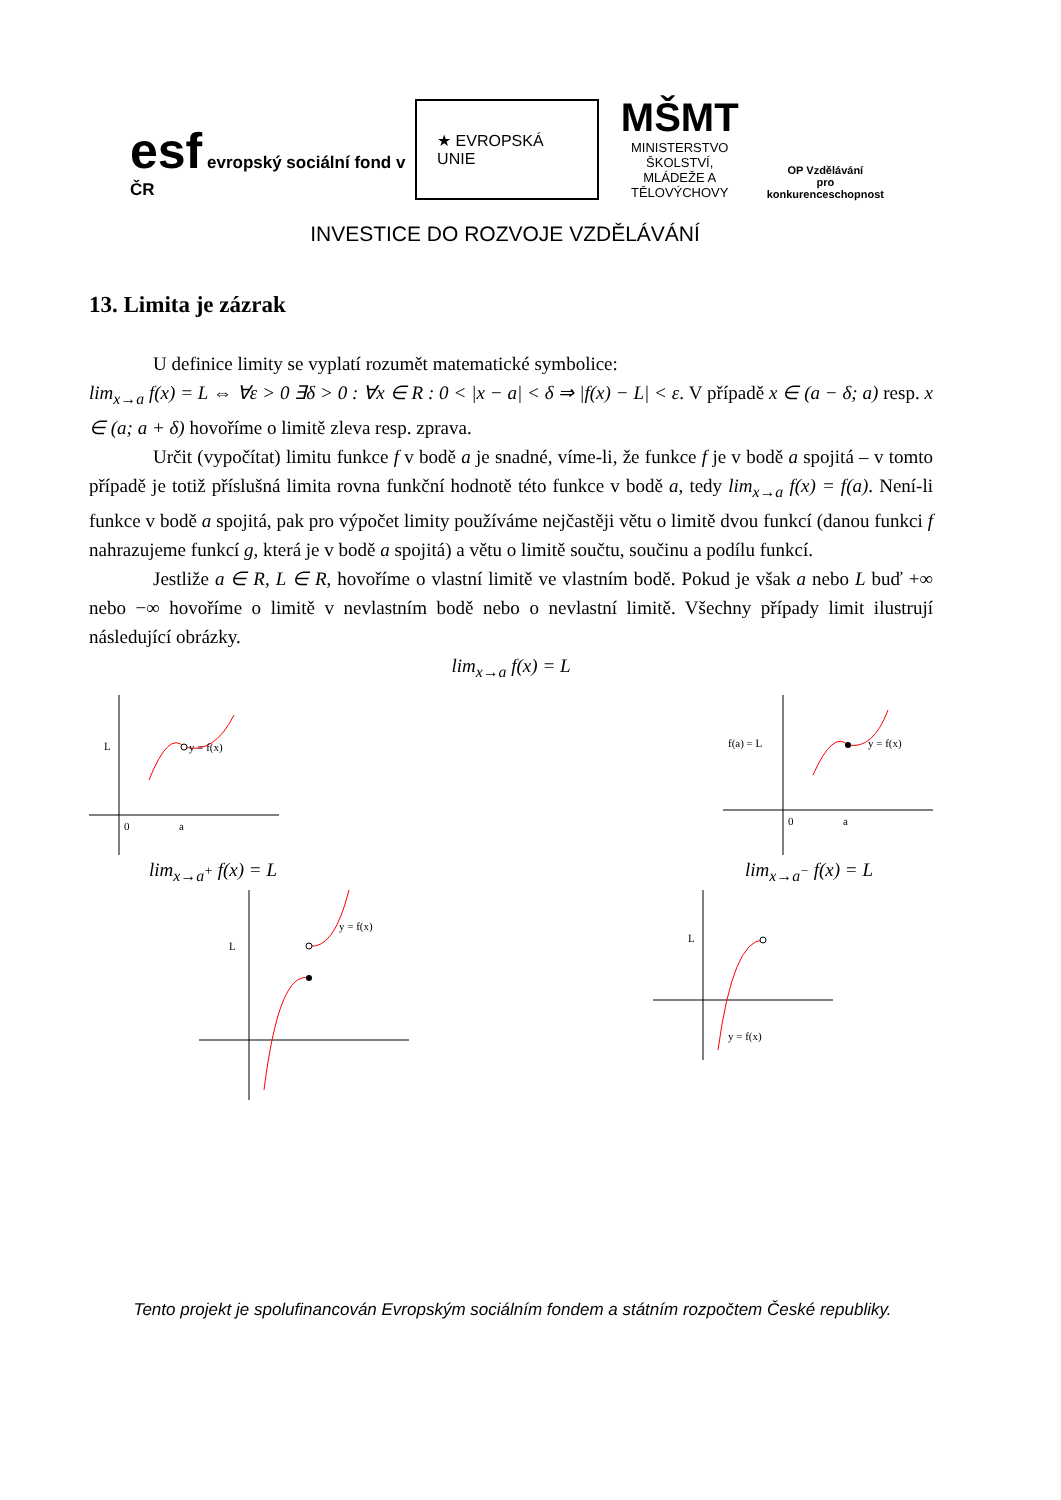esf evropský sociální fond v ČR
★ EVROPSKÁ UNIE
MŠMT
MINISTERSTVO ŠKOLSTVÍ,
MLÁDEŽE A TĚLOVÝCHOVY
OP Vzdělávání
pro konkurenceschopnost
INVESTICE DO ROZVOJE VZDĚLÁVÁNÍ
13. Limita je zázrak
U definice limity se vyplatí rozumět matematické symbolice:
lim<sub>x→a</sub> f(x) = L ⇔ ∀ε > 0 ∃δ > 0 : ∀x ∈ R : 0 < |x − a| < δ ⇒ |f(x) − L| < ε. V případě x ∈ (a − δ; a) resp. x ∈ (a; a + δ) hovoříme o limitě zleva resp. zprava.
Určit (vypočítat) limitu funkce f v bodě a je snadné, víme-li, že funkce f je v bodě a spojitá – v tomto případě je totiž příslušná limita rovna funkční hodnotě této funkce v bodě a, tedy lim<sub>x→a</sub> f(x) = f(a). Není-li funkce v bodě a spojitá, pak pro výpočet limity používáme nejčastěji větu o limitě dvou funkcí (danou funkci f nahrazujeme funkcí g, která je v bodě a spojitá) a větu o limitě součtu, součinu a podílu funkcí.
Jestliže a ∈ R, L ∈ R, hovoříme o vlastní limitě ve vlastním bodě. Pokud je však a nebo L buď +∞ nebo −∞ hovoříme o limitě v nevlastním bodě nebo o nevlastní limitě. Všechny případy limit ilustrují následující obrázky.
lim<sub>x→a</sub> f(x) = L
L
y = f(x)
0
a
f(a) = L
y = f(x)
0
a
lim<sub>x→a<sup>+</sup></sub> f(x) = L lim<sub>x→a<sup>−</sup></sub> f(x) = L
L
y = f(x)
L
y = f(x)
Tento projekt je spolufinancován Evropským sociálním fondem a státním rozpočtem České republiky.